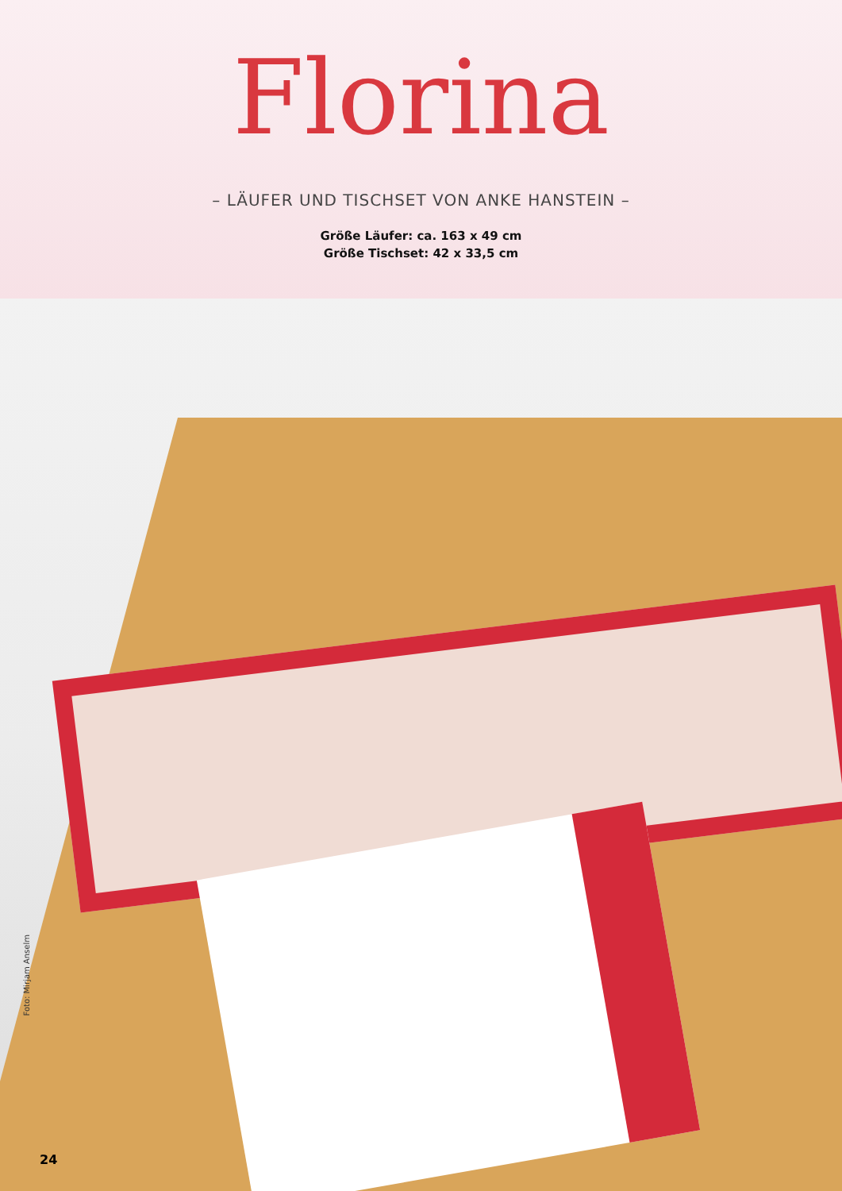Florina
– LÄUFER UND TISCHSET VON ANKE HANSTEIN –
Größe Läufer: ca. 163 x 49 cm
Größe Tischset: 42 x 33,5 cm
Foto: Mirjam Anselm
24